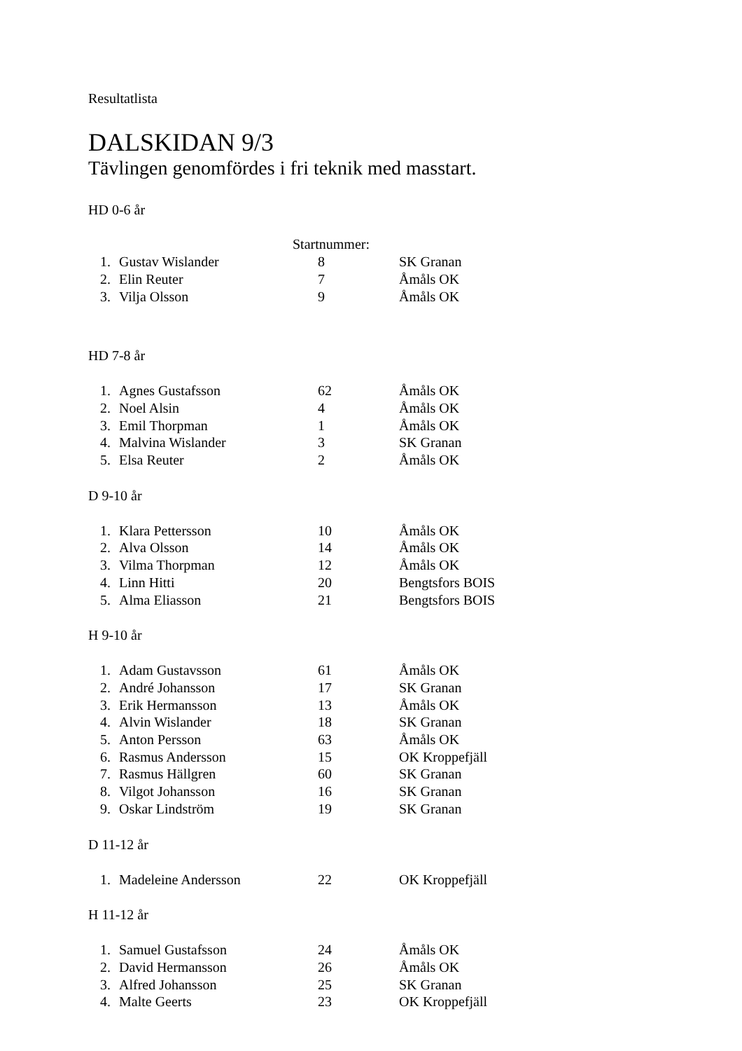Resultatlista
DALSKIDAN 9/3
Tävlingen genomfördes i fri teknik med masstart.
HD 0-6 år
| | | Startnummer: | |
| 1. | Gustav Wislander | 8 | SK Granan |
| 2. | Elin Reuter | 7 | Åmåls OK |
| 3. | Vilja Olsson | 9 | Åmåls OK |
HD 7-8 år
| 1. | Agnes Gustafsson | 62 | Åmåls OK |
| 2. | Noel Alsin | 4 | Åmåls OK |
| 3. | Emil Thorpman | 1 | Åmåls OK |
| 4. | Malvina Wislander | 3 | SK Granan |
| 5. | Elsa Reuter | 2 | Åmåls OK |
D 9-10 år
| 1. | Klara Pettersson | 10 | Åmåls OK |
| 2. | Alva Olsson | 14 | Åmåls OK |
| 3. | Vilma Thorpman | 12 | Åmåls OK |
| 4. | Linn Hitti | 20 | Bengtsfors BOIS |
| 5. | Alma Eliasson | 21 | Bengtsfors BOIS |
H 9-10 år
| 1. | Adam Gustavsson | 61 | Åmåls OK |
| 2. | André Johansson | 17 | SK Granan |
| 3. | Erik Hermansson | 13 | Åmåls OK |
| 4. | Alvin Wislander | 18 | SK Granan |
| 5. | Anton Persson | 63 | Åmåls OK |
| 6. | Rasmus Andersson | 15 | OK Kroppefjäll |
| 7. | Rasmus Hällgren | 60 | SK Granan |
| 8. | Vilgot Johansson | 16 | SK Granan |
| 9. | Oskar Lindström | 19 | SK Granan |
D 11-12 år
| 1. | Madeleine Andersson | 22 | OK Kroppefjäll |
H 11-12 år
| 1. | Samuel Gustafsson | 24 | Åmåls OK |
| 2. | David Hermansson | 26 | Åmåls OK |
| 3. | Alfred Johansson | 25 | SK Granan |
| 4. | Malte Geerts | 23 | OK Kroppefjäll |